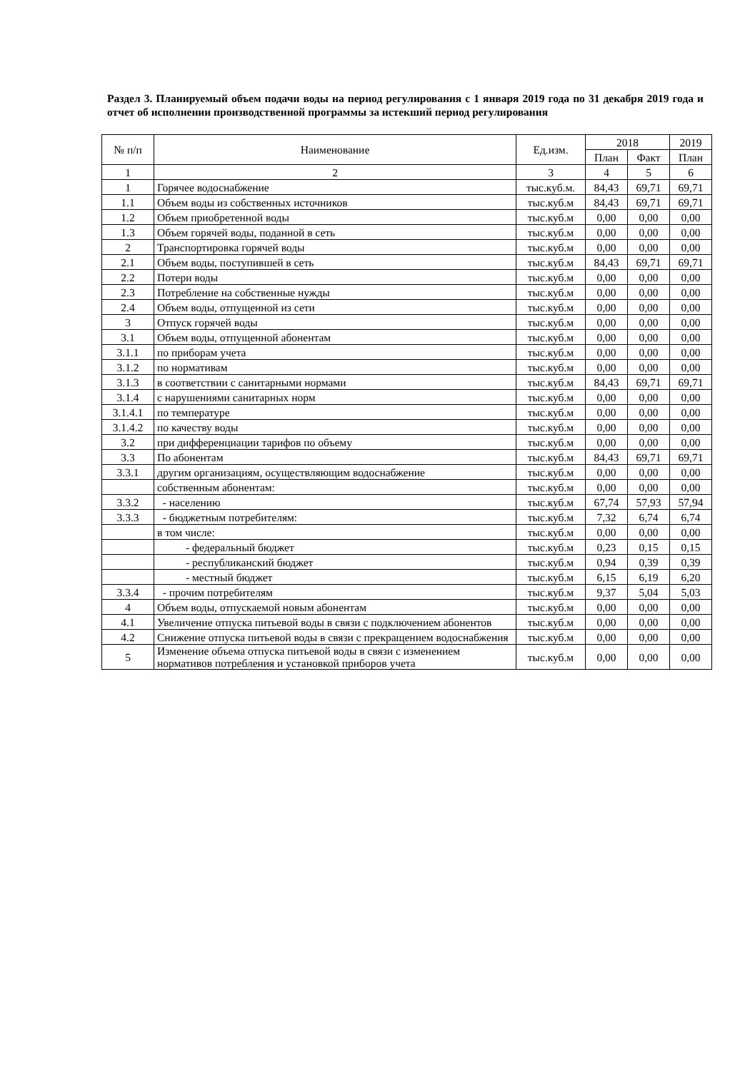Раздел 3. Планируемый объем подачи воды на период регулирования с 1 января 2019 года по 31 декабря 2019 года и отчет об исполнении производственной программы за истекший период регулирования
| № п/п | Наименование | Ед.изм. | 2018 | | 2019 |
| --- | --- | --- | --- | --- | --- |
| | | | План | Факт | План |
| 1 | 2 | 3 | 4 | 5 | 6 |
| 1 | Горячее водоснабжение | тыс.куб.м. | 84,43 | 69,71 | 69,71 |
| 1.1 | Объем воды из собственных источников | тыс.куб.м | 84,43 | 69,71 | 69,71 |
| 1.2 | Объем приобретенной воды | тыс.куб.м | 0,00 | 0,00 | 0,00 |
| 1.3 | Объем горячей воды, поданной в сеть | тыс.куб.м | 0,00 | 0,00 | 0,00 |
| 2 | Транспортировка горячей воды | тыс.куб.м | 0,00 | 0,00 | 0,00 |
| 2.1 | Объем воды, поступившей в сеть | тыс.куб.м | 84,43 | 69,71 | 69,71 |
| 2.2 | Потери воды | тыс.куб.м | 0,00 | 0,00 | 0,00 |
| 2.3 | Потребление на собственные нужды | тыс.куб.м | 0,00 | 0,00 | 0,00 |
| 2.4 | Объем воды, отпущенной из сети | тыс.куб.м | 0,00 | 0,00 | 0,00 |
| 3 | Отпуск горячей воды | тыс.куб.м | 0,00 | 0,00 | 0,00 |
| 3.1 | Объем воды, отпущенной абонентам | тыс.куб.м | 0,00 | 0,00 | 0,00 |
| 3.1.1 | по приборам учета | тыс.куб.м | 0,00 | 0,00 | 0,00 |
| 3.1.2 | по нормативам | тыс.куб.м | 0,00 | 0,00 | 0,00 |
| 3.1.3 | в соответствии с санитарными нормами | тыс.куб.м | 84,43 | 69,71 | 69,71 |
| 3.1.4 | с нарушениями санитарных норм | тыс.куб.м | 0,00 | 0,00 | 0,00 |
| 3.1.4.1 | по температуре | тыс.куб.м | 0,00 | 0,00 | 0,00 |
| 3.1.4.2 | по качеству воды | тыс.куб.м | 0,00 | 0,00 | 0,00 |
| 3.2 | при дифференциации тарифов по объему | тыс.куб.м | 0,00 | 0,00 | 0,00 |
| 3.3 | По абонентам | тыс.куб.м | 84,43 | 69,71 | 69,71 |
| 3.3.1 | другим организациям, осуществляющим водоснабжение | тыс.куб.м | 0,00 | 0,00 | 0,00 |
| | собственным абонентам: | тыс.куб.м | 0,00 | 0,00 | 0,00 |
| 3.3.2 | - населению | тыс.куб.м | 67,74 | 57,93 | 57,94 |
| 3.3.3 | - бюджетным потребителям: | тыс.куб.м | 7,32 | 6,74 | 6,74 |
| | в том числе: | тыс.куб.м | 0,00 | 0,00 | 0,00 |
| | - федеральный бюджет | тыс.куб.м | 0,23 | 0,15 | 0,15 |
| | - республиканский бюджет | тыс.куб.м | 0,94 | 0,39 | 0,39 |
| | - местный бюджет | тыс.куб.м | 6,15 | 6,19 | 6,20 |
| 3.3.4 | - прочим потребителям | тыс.куб.м | 9,37 | 5,04 | 5,03 |
| 4 | Объем воды, отпускаемой новым абонентам | тыс.куб.м | 0,00 | 0,00 | 0,00 |
| 4.1 | Увеличение отпуска питьевой воды в связи с подключением абонентов | тыс.куб.м | 0,00 | 0,00 | 0,00 |
| 4.2 | Снижение отпуска питьевой воды в связи с прекращением водоснабжения | тыс.куб.м | 0,00 | 0,00 | 0,00 |
| 5 | Изменение объема отпуска питьевой воды в связи с изменением нормативов потребления и установкой приборов учета | тыс.куб.м | 0,00 | 0,00 | 0,00 |